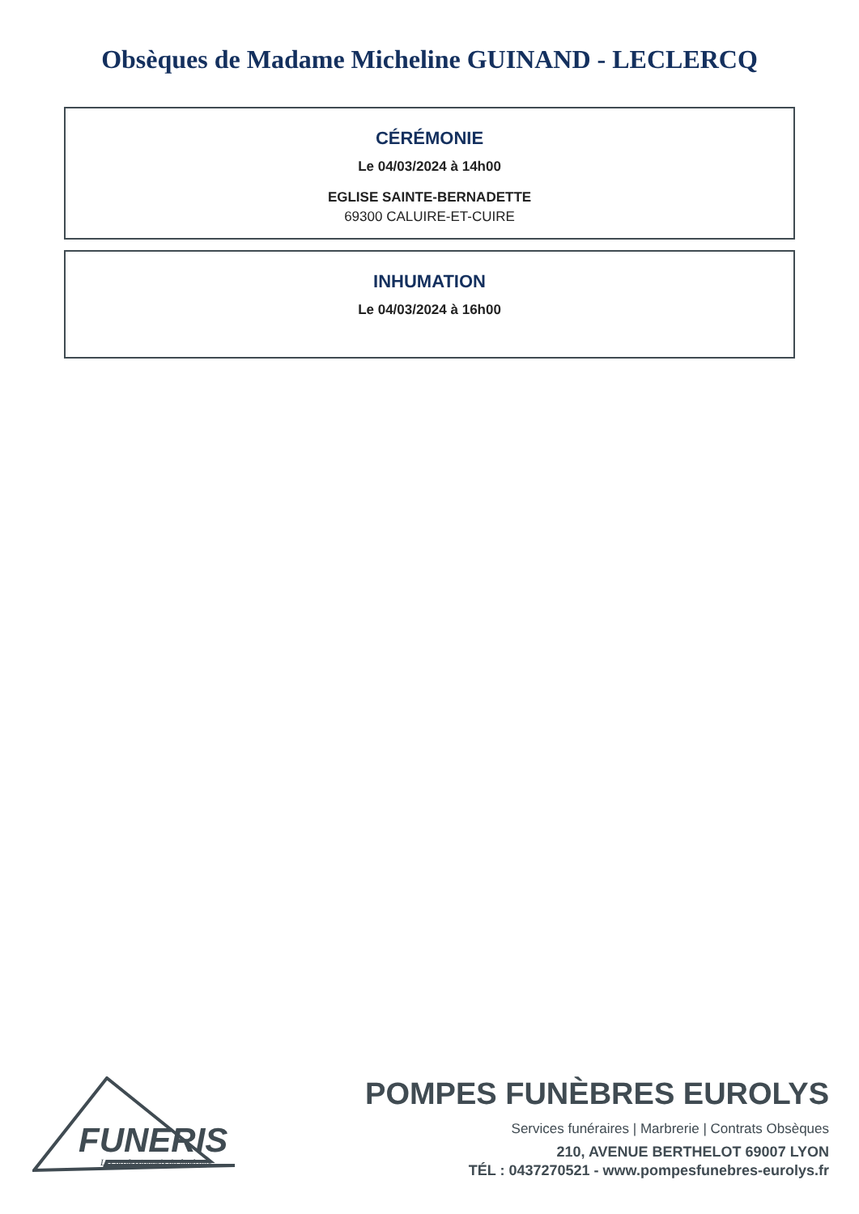Obsèques de Madame Micheline GUINAND - LECLERCQ
CÉRÉMONIE
Le 04/03/2024 à 14h00
EGLISE SAINTE-BERNADETTE
69300 CALUIRE-ET-CUIRE
INHUMATION
Le 04/03/2024 à 16h00
FUNERIS
Les professionnels du funéraire
POMPES FUNÈBRES EUROLYS
Services funéraires | Marbrerie | Contrats Obsèques
210, AVENUE BERTHELOT 69007 LYON
TÉL : 0437270521 - www.pompesfunebres-eurolys.fr